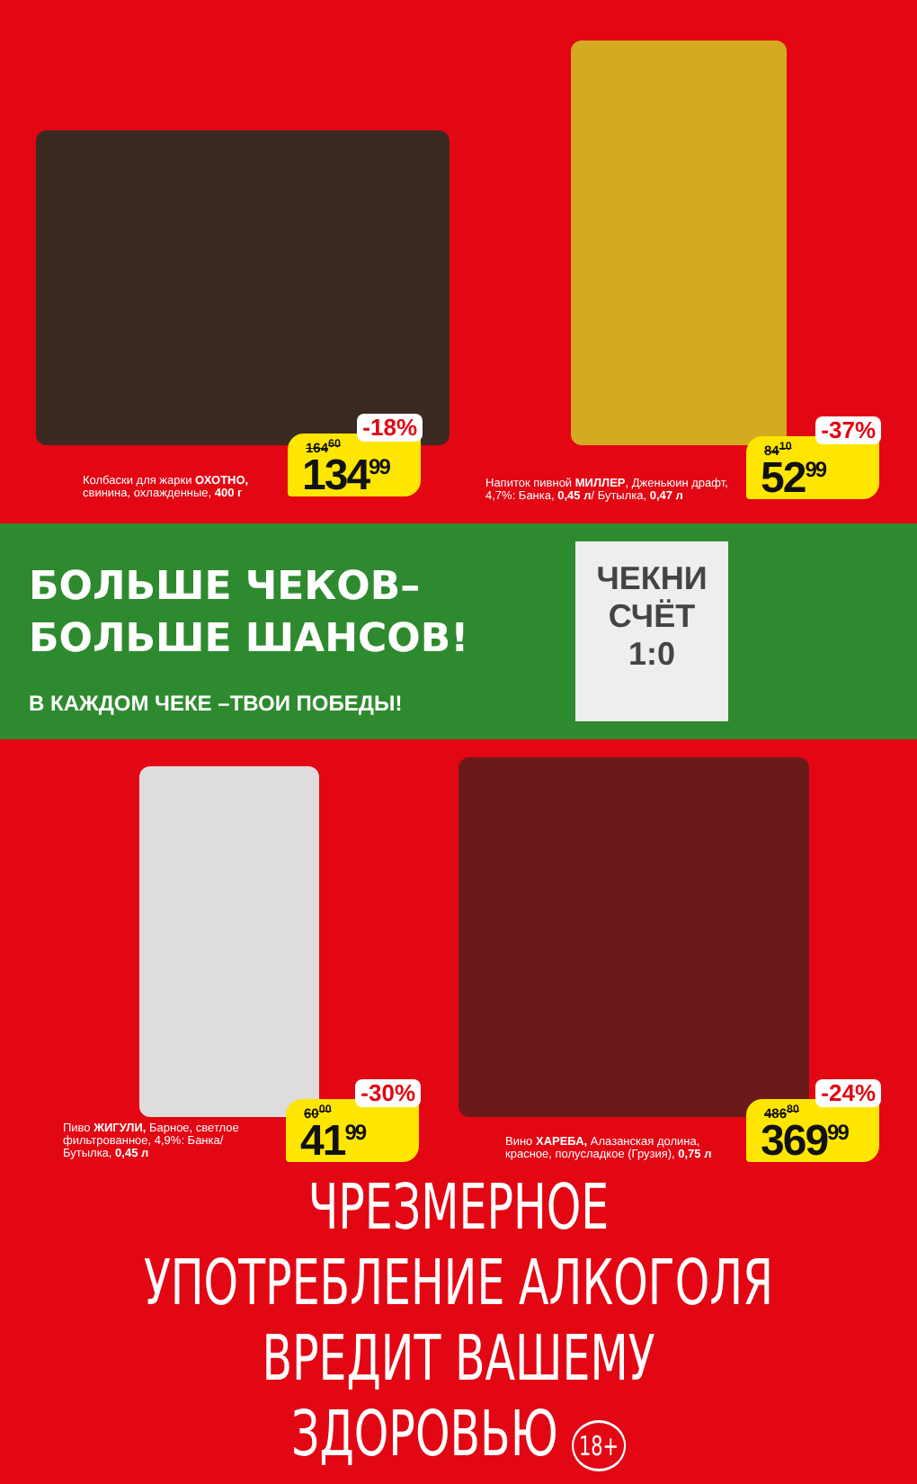Колбаски для жарки ОХОТНО,
свинина, охлажденные, 400 г
-18%
164<sup>60</sup>
134<sup>99</sup>
Напиток пивной МИЛЛЕР, Дженьюин драфт,
4,7%: Банка, 0,45 л/ Бутылка, 0,47 л
-37%
84<sup>10</sup>
52<sup>99</sup>
БОЛЬШЕ ЧЕКОВ–
БОЛЬШЕ ШАНСОВ!
В КАЖДОМ ЧЕКЕ –ТВОИ ПОБЕДЫ!
ЧЕКНИ
СЧЁТ
1:0
Пиво ЖИГУЛИ, Барное, светлое
фильтрованное, 4,9%: Банка/
Бутылка, 0,45 л
-30%
60<sup>00</sup>
41<sup>99</sup>
Вино ХАРЕБА, Алазанская долина,
красное, полусладкое (Грузия), 0,75 л
-24%
486<sup>80</sup>
369<sup>99</sup>
ЧРЕЗМЕРНОЕ УПОТРЕБЛЕНИЕ АЛКОГОЛЯ
ВРЕДИТ ВАШЕМУ ЗДОРОВЬЮ 18+